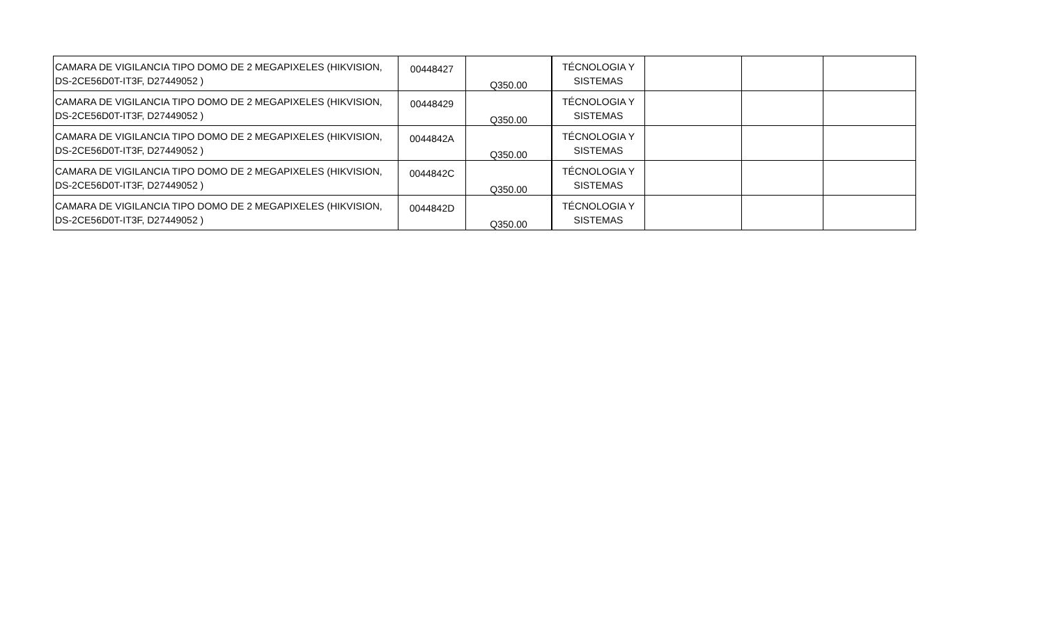| CAMARA DE VIGILANCIA TIPO DOMO DE 2 MEGAPIXELES (HIKVISION, DS-2CE56D0T-IT3F, D27449052 ) | 00448427 | Q350.00 | TÉCNOLOGIA Y SISTEMAS | | | |
| CAMARA DE VIGILANCIA TIPO DOMO DE 2 MEGAPIXELES (HIKVISION, DS-2CE56D0T-IT3F, D27449052 ) | 00448429 | Q350.00 | TÉCNOLOGIA Y SISTEMAS | | | |
| CAMARA DE VIGILANCIA TIPO DOMO DE 2 MEGAPIXELES (HIKVISION, DS-2CE56D0T-IT3F, D27449052 ) | 0044842A | Q350.00 | TÉCNOLOGIA Y SISTEMAS | | | |
| CAMARA DE VIGILANCIA TIPO DOMO DE 2 MEGAPIXELES (HIKVISION, DS-2CE56D0T-IT3F, D27449052 ) | 0044842C | Q350.00 | TÉCNOLOGIA Y SISTEMAS | | | |
| CAMARA DE VIGILANCIA TIPO DOMO DE 2 MEGAPIXELES (HIKVISION, DS-2CE56D0T-IT3F, D27449052 ) | 0044842D | Q350.00 | TÉCNOLOGIA Y SISTEMAS | | | |